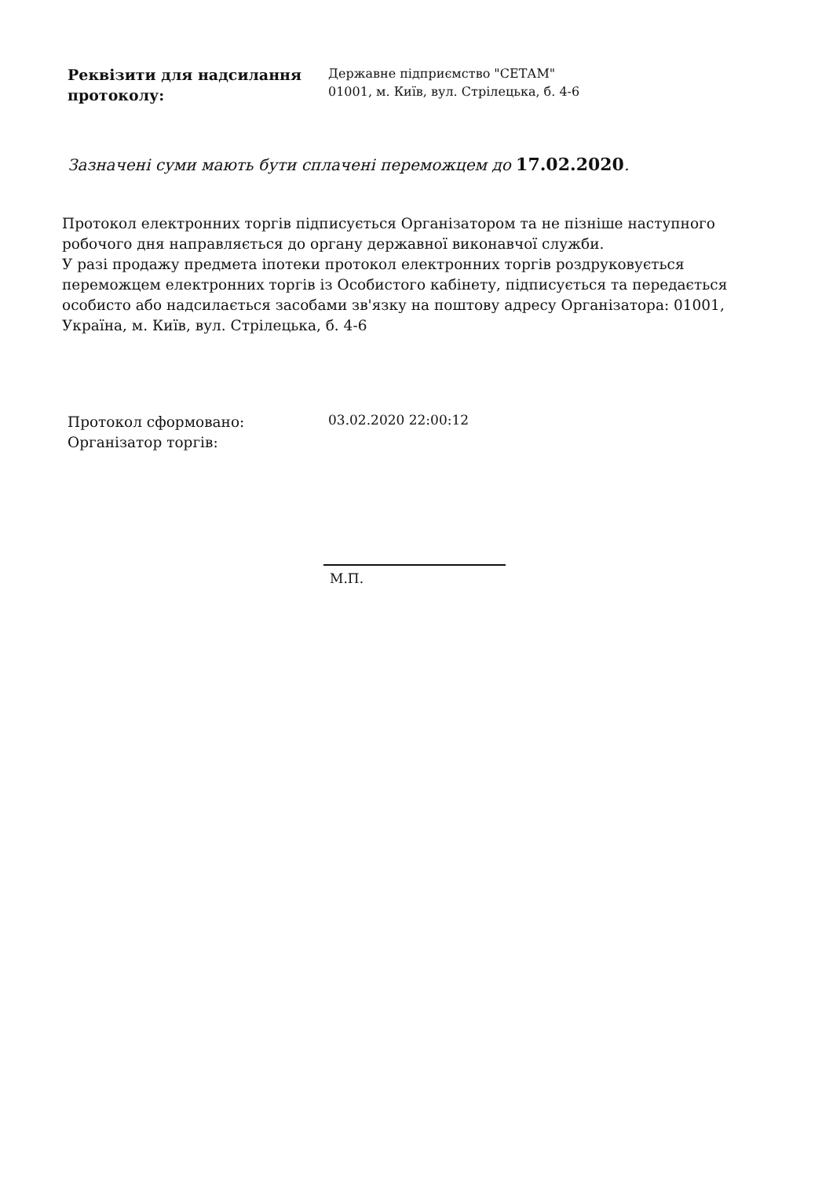Реквізити для надсилання протоколу:
Державне підприємство "СЕТАМ"
01001, м. Київ, вул. Стрілецька, б. 4-6
Зазначені суми мають бути сплачені переможцем до 17.02.2020.
Протокол електронних торгів підписується Організатором та не пізніше наступного робочого дня направляється до органу державної виконавчої служби.
У разі продажу предмета іпотеки протокол електронних торгів роздруковується переможцем електронних торгів із Особистого кабінету, підписується та передається особисто або надсилається засобами зв'язку на поштову адресу Організатора: 01001, Україна, м. Київ, вул. Стрілецька, б. 4-6
Протокол сформовано:
Організатор торгів:
03.02.2020 22:00:12
М.П.